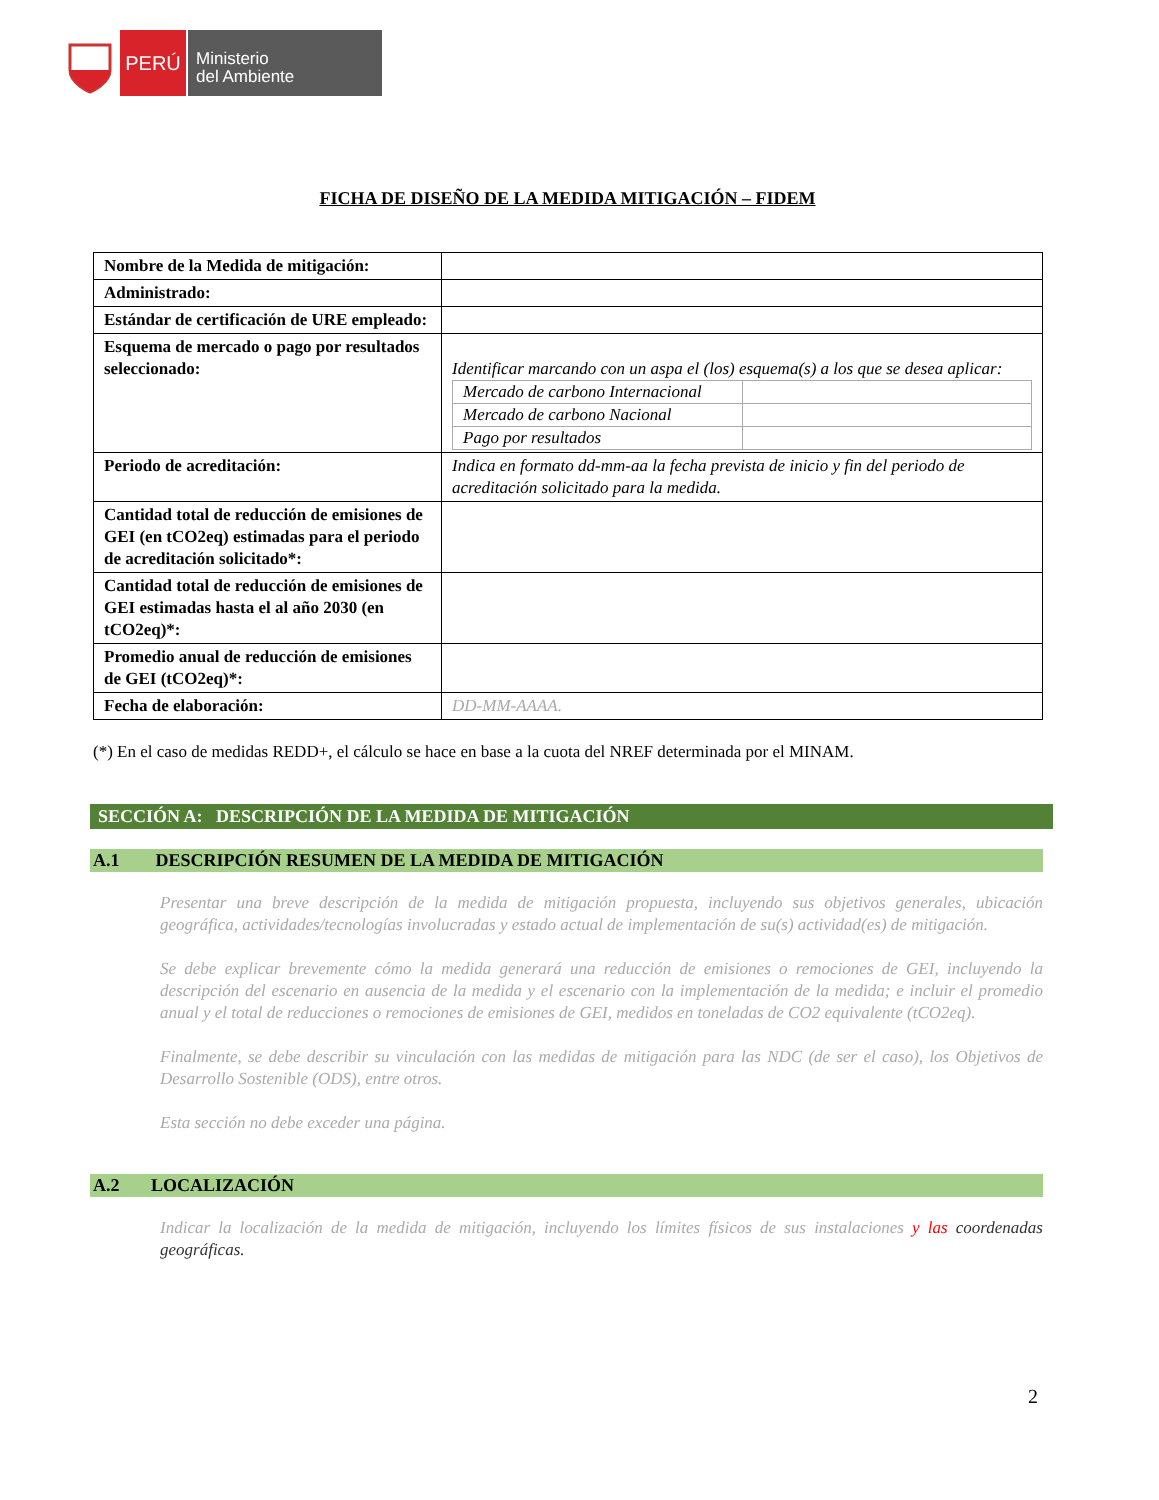PERÚ
Ministerio
del Ambiente
FICHA DE DISEÑO DE LA MEDIDA MITIGACIÓN – FIDEM
| Nombre de la Medida de mitigación: | |
| Administrado: | |
| Estándar de certificación de URE empleado: | |
| Esquema de mercado o pago por resultados seleccionado: | Identificar marcando con un aspa el (los) esquema(s) a los que se desea aplicar: / Mercado de carbono Internacional / / / Mercado de carbono Nacional / / / Pago por resultados / / |
| Periodo de acreditación: | Indica en formato dd-mm-aa la fecha prevista de inicio y fin del periodo de acreditación solicitado para la medida. |
| Cantidad total de reducción de emisiones de GEI (en tCO2eq) estimadas para el periodo de acreditación solicitado*: | |
| Cantidad total de reducción de emisiones de GEI estimadas hasta el al año 2030 (en tCO2eq)*: | |
| Promedio anual de reducción de emisiones de GEI (tCO2eq)*: | |
| Fecha de elaboración: | DD-MM-AAAA. |
(*) En el caso de medidas REDD+, el cálculo se hace en base a la cuota del NREF determinada por el MINAM.
SECCIÓN A: DESCRIPCIÓN DE LA MEDIDA DE MITIGACIÓN
A.1 DESCRIPCIÓN RESUMEN DE LA MEDIDA DE MITIGACIÓN
Presentar una breve descripción de la medida de mitigación propuesta, incluyendo sus objetivos generales, ubicación geográfica, actividades/tecnologías involucradas y estado actual de implementación de su(s) actividad(es) de mitigación.
Se debe explicar brevemente cómo la medida generará una reducción de emisiones o remociones de GEI, incluyendo la descripción del escenario en ausencia de la medida y el escenario con la implementación de la medida; e incluir el promedio anual y el total de reducciones o remociones de emisiones de GEI, medidos en toneladas de CO2 equivalente (tCO2eq).
Finalmente, se debe describir su vinculación con las medidas de mitigación para las NDC (de ser el caso), los Objetivos de Desarrollo Sostenible (ODS), entre otros.
Esta sección no debe exceder una página.
A.2 LOCALIZACIÓN
Indicar la localización de la medida de mitigación, incluyendo los límites físicos de sus instalaciones y las coordenadas geográficas.
2